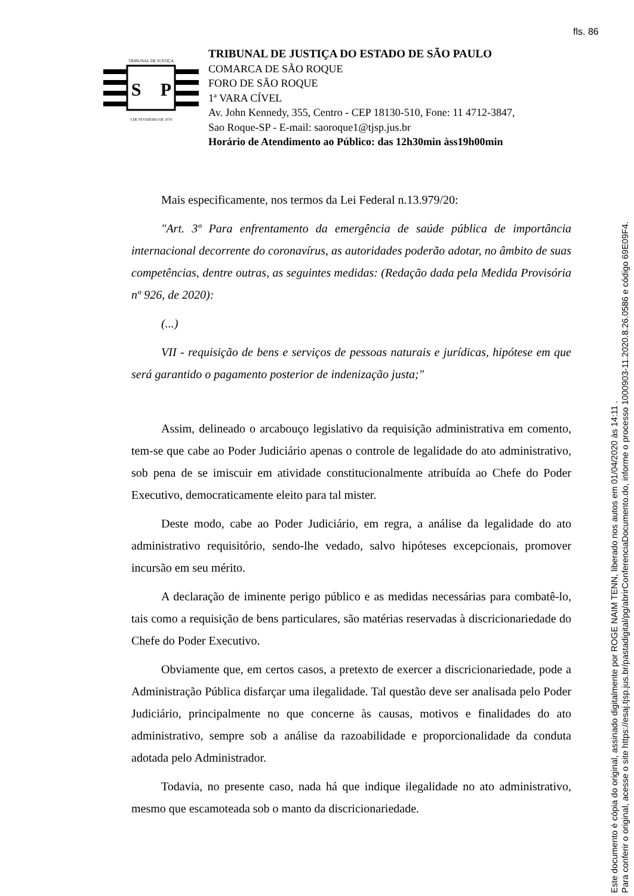fls. 86
TRIBUNAL DE JUSTIÇA
S
P
3 DE FEVEREIRO DE 1874
TRIBUNAL DE JUSTIÇA DO ESTADO DE SÃO PAULO
COMARCA DE SÃO ROQUE
FORO DE SÃO ROQUE
1ª VARA CÍVEL
Av. John Kennedy, 355, Centro - CEP 18130-510, Fone: 11 4712-3847,
Sao Roque-SP - E-mail: saoroque1@tjsp.jus.br
Horário de Atendimento ao Público: das 12h30min àss19h00min
Mais especificamente, nos termos da Lei Federal n.13.979/20:
"Art. 3º Para enfrentamento da emergência de saúde pública de importância internacional decorrente do coronavírus, as autoridades poderão adotar, no âmbito de suas competências, dentre outras, as seguintes medidas: (Redação dada pela Medida Provisória nº 926, de 2020):
(...)
VII - requisição de bens e serviços de pessoas naturais e jurídicas, hipótese em que será garantido o pagamento posterior de indenização justa;"
Assim, delineado o arcabouço legislativo da requisição administrativa em comento, tem-se que cabe ao Poder Judiciário apenas o controle de legalidade do ato administrativo, sob pena de se imiscuir em atividade constitucionalmente atribuída ao Chefe do Poder Executivo, democraticamente eleito para tal mister.
Deste modo, cabe ao Poder Judiciário, em regra, a análise da legalidade do ato administrativo requisitório, sendo-lhe vedado, salvo hipóteses excepcionais, promover incursão em seu mérito.
A declaração de iminente perigo público e as medidas necessárias para combatê-lo, tais como a requisição de bens particulares, são matérias reservadas à discricionariedade do Chefe do Poder Executivo.
Obviamente que, em certos casos, a pretexto de exercer a discricionariedade, pode a Administração Pública disfarçar uma ilegalidade. Tal questão deve ser analisada pelo Poder Judiciário, principalmente no que concerne às causas, motivos e finalidades do ato administrativo, sempre sob a análise da razoabilidade e proporcionalidade da conduta adotada pelo Administrador.
Todavia, no presente caso, nada há que indique ilegalidade no ato administrativo, mesmo que escamoteada sob o manto da discricionariedade.
Este documento é cópia do original, assinado digitalmente por ROGE NAIM TENN, liberado nos autos em 01/04/2020 às 14:11 .
Para conferir o original, acesse o site https://esaj.tjsp.jus.br/pastadigital/pg/abrirConferenciaDocumento.do, informe o processo 1000903-11.2020.8.26.0586 e código 69E09F4.